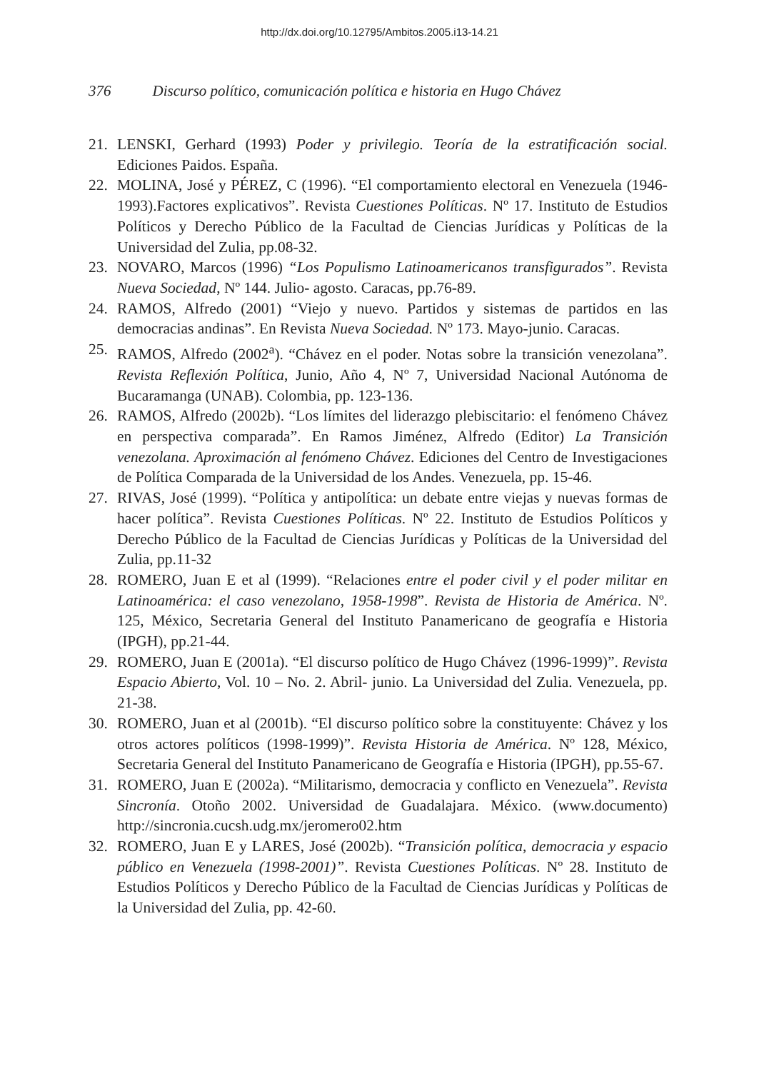http://dx.doi.org/10.12795/Ambitos.2005.i13-14.21
376 Discurso político, comunicación política e historia en Hugo Chávez
21. LENSKI, Gerhard (1993) Poder y privilegio. Teoría de la estratificación social. Ediciones Paidos. España.
22. MOLINA, José y PÉREZ, C (1996). “El comportamiento electoral en Venezuela (1946-1993).Factores explicativos”. Revista Cuestiones Políticas. Nº 17. Instituto de Estudios Políticos y Derecho Público de la Facultad de Ciencias Jurídicas y Políticas de la Universidad del Zulia, pp.08-32.
23. NOVARO, Marcos (1996) “Los Populismo Latinoamericanos transfigurados”. Revista Nueva Sociedad, Nº 144. Julio- agosto. Caracas, pp.76-89.
24. RAMOS, Alfredo (2001) “Viejo y nuevo. Partidos y sistemas de partidos en las democracias andinas”. En Revista Nueva Sociedad. Nº 173. Mayo-junio. Caracas.
25. RAMOS, Alfredo (2002<sup>a</sup>). “Chávez en el poder. Notas sobre la transición venezolana”. Revista Reflexión Política, Junio, Año 4, Nº 7, Universidad Nacional Autónoma de Bucaramanga (UNAB). Colombia, pp. 123-136.
26. RAMOS, Alfredo (2002b). “Los límites del liderazgo plebiscitario: el fenómeno Chávez en perspectiva comparada”. En Ramos Jiménez, Alfredo (Editor) La Transición venezolana. Aproximación al fenómeno Chávez. Ediciones del Centro de Investigaciones de Política Comparada de la Universidad de los Andes. Venezuela, pp. 15-46.
27. RIVAS, José (1999). “Política y antipolítica: un debate entre viejas y nuevas formas de hacer política”. Revista Cuestiones Políticas. Nº 22. Instituto de Estudios Políticos y Derecho Público de la Facultad de Ciencias Jurídicas y Políticas de la Universidad del Zulia, pp.11-32
28. ROMERO, Juan E et al (1999). “Relaciones entre el poder civil y el poder militar en Latinoamérica: el caso venezolano, 1958-1998”. Revista de Historia de América. Nº. 125, México, Secretaria General del Instituto Panamericano de geografía e Historia (IPGH), pp.21-44.
29. ROMERO, Juan E (2001a). “El discurso político de Hugo Chávez (1996-1999)”. Revista Espacio Abierto, Vol. 10 – No. 2. Abril- junio. La Universidad del Zulia. Venezuela, pp. 21-38.
30. ROMERO, Juan et al (2001b). “El discurso político sobre la constituyente: Chávez y los otros actores políticos (1998-1999)”. Revista Historia de América. Nº 128, México, Secretaria General del Instituto Panamericano de Geografía e Historia (IPGH), pp.55-67.
31. ROMERO, Juan E (2002a). “Militarismo, democracia y conflicto en Venezuela”. Revista Sincronía. Otoño 2002. Universidad de Guadalajara. México. (www.documento) http://sincronia.cucsh.udg.mx/jeromero02.htm
32. ROMERO, Juan E y LARES, José (2002b). “Transición política, democracia y espacio público en Venezuela (1998-2001)”. Revista Cuestiones Políticas. Nº 28. Instituto de Estudios Políticos y Derecho Público de la Facultad de Ciencias Jurídicas y Políticas de la Universidad del Zulia, pp. 42-60.